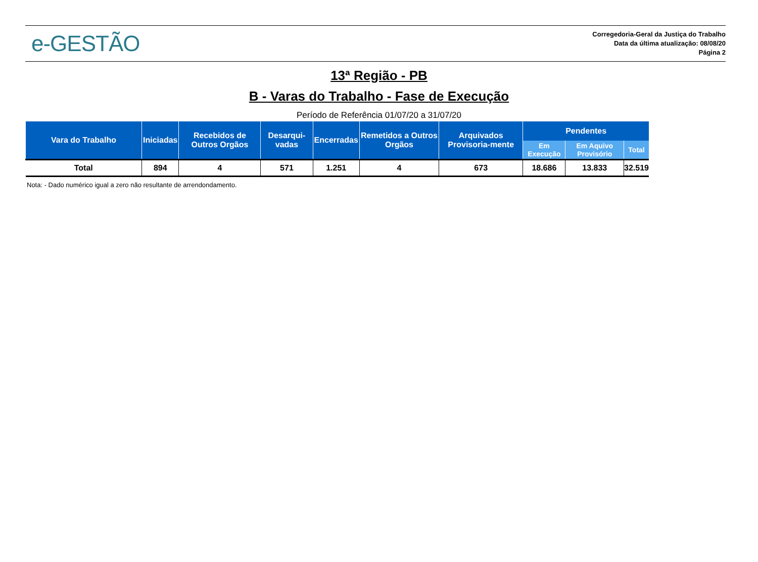e-GESTÃO
Corregedoria-Geral da Justiça do Trabalho
Data da última atualização: 08/08/20
Página 2
13ª Região - PB
B - Varas do Trabalho - Fase de Execução
Período de Referência 01/07/20 a 31/07/20
| Vara do Trabalho | Iniciadas | Recebidos de Outros Orgãos | Desarqui-vadas | Encerradas | Remetidos a Outros Orgãos | Arquivados Provisoria-mente | Pendentes | | |
| --- | --- | --- | --- | --- | --- | --- | --- | --- | --- |
| | | | | | | | Em Execução | Em Aquivo Provisório | Total |
| Total | 894 | 4 | 571 | 1.251 | 4 | 673 | 18.686 | 13.833 | 32.519 |
Nota: - Dado numérico igual a zero não resultante de arrendondamento.